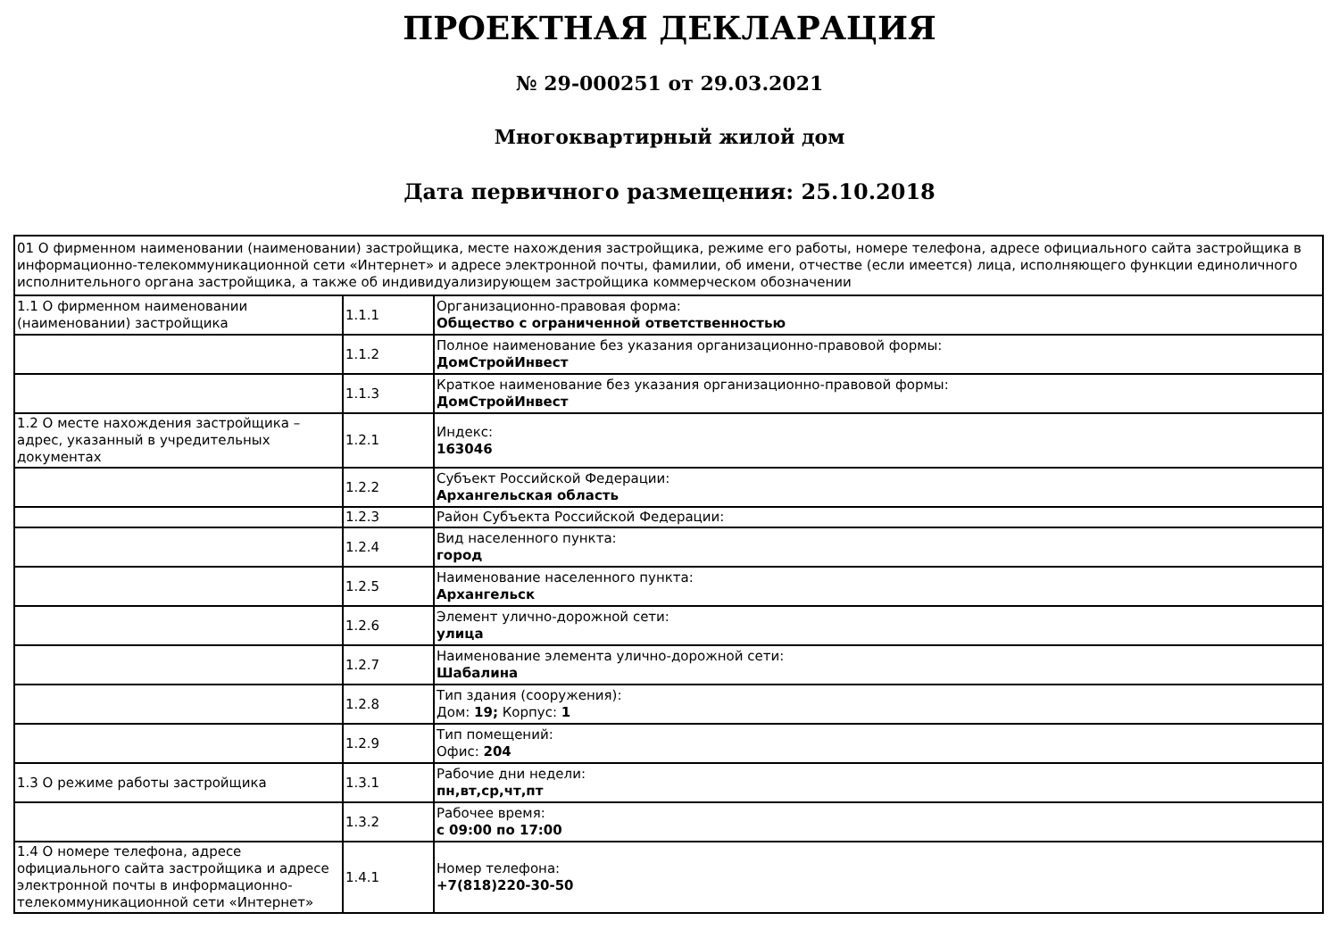ПРОЕКТНАЯ ДЕКЛАРАЦИЯ
№ 29-000251 от 29.03.2021
Многоквартирный жилой дом
Дата первичного размещения: 25.10.2018
| 01 О фирменном наименовании (наименовании) застройщика, месте нахождения застройщика, режиме его работы, номере телефона, адресе официального сайта застройщика в информационно-телекоммуникационной сети «Интернет» и адресе электронной почты, фамилии, об имени, отчестве (если имеется) лица, исполняющего функции единоличного исполнительного органа застройщика, а также об индивидуализирующем застройщика коммерческом обозначении | | |
| 1.1 О фирменном наименовании (наименовании) застройщика | 1.1.1 | Организационно-правовая форма: Общество с ограниченной ответственностью |
| | 1.1.2 | Полное наименование без указания организационно-правовой формы: ДомСтройИнвест |
| | 1.1.3 | Краткое наименование без указания организационно-правовой формы: ДомСтройИнвест |
| 1.2 О месте нахождения застройщика – адрес, указанный в учредительных документах | 1.2.1 | Индекс: 163046 |
| | 1.2.2 | Субъект Российской Федерации: Архангельская область |
| | 1.2.3 | Район Субъекта Российской Федерации: |
| | 1.2.4 | Вид населенного пункта: город |
| | 1.2.5 | Наименование населенного пункта: Архангельск |
| | 1.2.6 | Элемент улично-дорожной сети: улица |
| | 1.2.7 | Наименование элемента улично-дорожной сети: Шабалина |
| | 1.2.8 | Тип здания (сооружения): Дом: 19; Корпус: 1 |
| | 1.2.9 | Тип помещений: Офис: 204 |
| 1.3 О режиме работы застройщика | 1.3.1 | Рабочие дни недели: пн,вт,ср,чт,пт |
| | 1.3.2 | Рабочее время: с 09:00 по 17:00 |
| 1.4 О номере телефона, адресе официального сайта застройщика и адресе электронной почты в информационно-телекоммуникационной сети «Интернет» | 1.4.1 | Номер телефона: +7(818)220-30-50 |